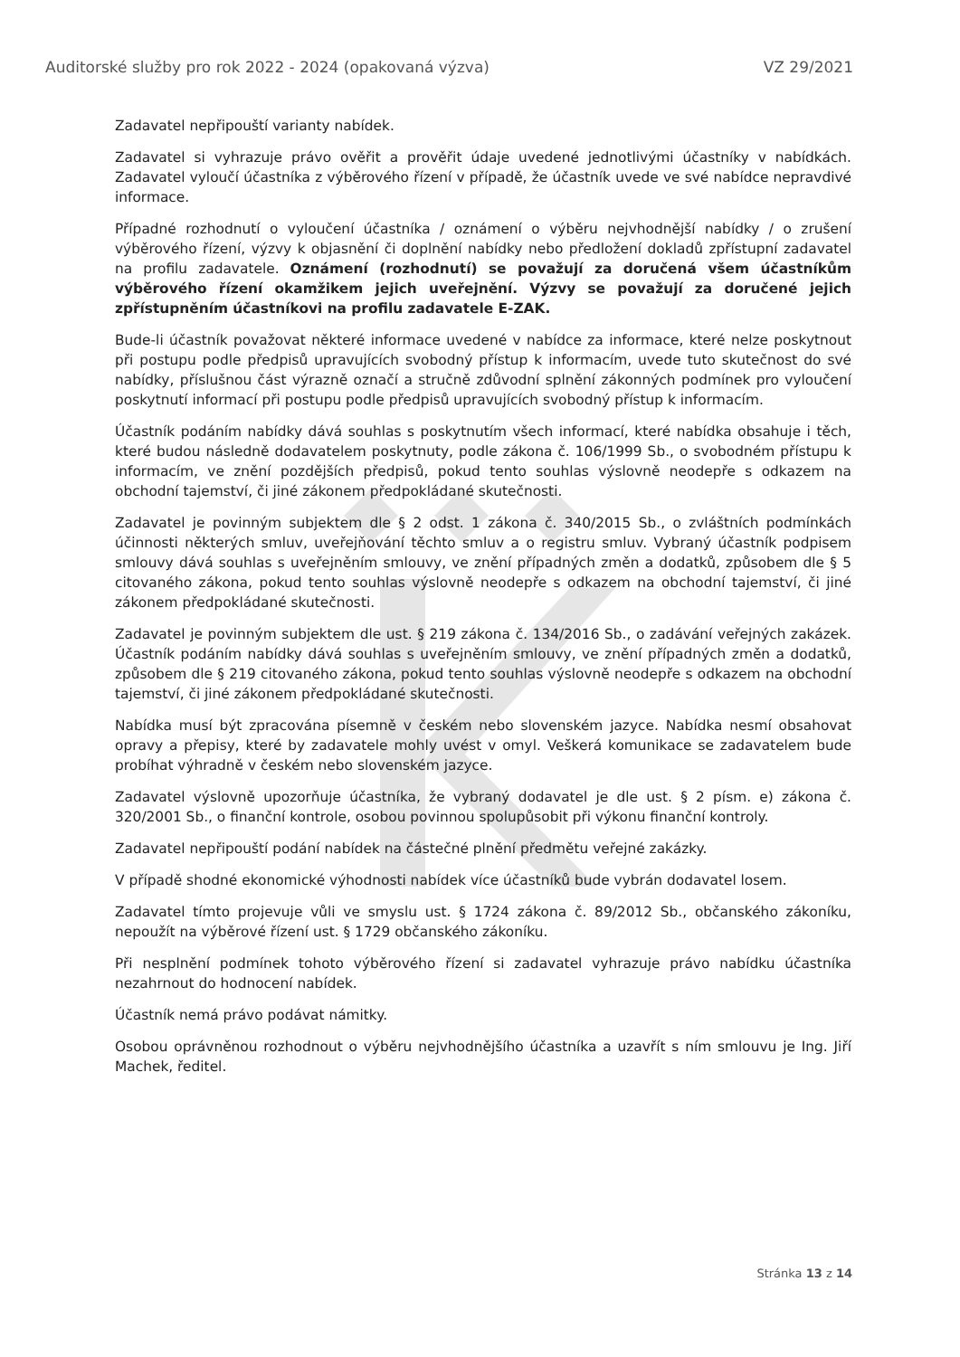Auditorské služby pro rok 2022 - 2024 (opakovaná výzva) VZ 29/2021
Zadavatel nepřipouští varianty nabídek.
Zadavatel si vyhrazuje právo ověřit a prověřit údaje uvedené jednotlivými účastníky v nabídkách. Zadavatel vyloučí účastníka z výběrového řízení v případě, že účastník uvede ve své nabídce nepravdivé informace.
Případné rozhodnutí o vyloučení účastníka / oznámení o výběru nejvhodnější nabídky / o zrušení výběrového řízení, výzvy k objasnění či doplnění nabídky nebo předložení dokladů zpřístupní zadavatel na profilu zadavatele. Oznámení (rozhodnutí) se považují za doručená všem účastníkům výběrového řízení okamžikem jejich uveřejnění. Výzvy se považují za doručené jejich zpřístupněním účastníkovi na profilu zadavatele E-ZAK.
Bude-li účastník považovat některé informace uvedené v nabídce za informace, které nelze poskytnout při postupu podle předpisů upravujících svobodný přístup k informacím, uvede tuto skutečnost do své nabídky, příslušnou část výrazně označí a stručně zdůvodní splnění zákonných podmínek pro vyloučení poskytnutí informací při postupu podle předpisů upravujících svobodný přístup k informacím.
Účastník podáním nabídky dává souhlas s poskytnutím všech informací, které nabídka obsahuje i těch, které budou následně dodavatelem poskytnuty, podle zákona č. 106/1999 Sb., o svobodném přístupu k informacím, ve znění pozdějších předpisů, pokud tento souhlas výslovně neodepře s odkazem na obchodní tajemství, či jiné zákonem předpokládané skutečnosti.
Zadavatel je povinným subjektem dle § 2 odst. 1 zákona č. 340/2015 Sb., o zvláštních podmínkách účinnosti některých smluv, uveřejňování těchto smluv a o registru smluv. Vybraný účastník podpisem smlouvy dává souhlas s uveřejněním smlouvy, ve znění případných změn a dodatků, způsobem dle § 5 citovaného zákona, pokud tento souhlas výslovně neodepře s odkazem na obchodní tajemství, či jiné zákonem předpokládané skutečnosti.
Zadavatel je povinným subjektem dle ust. § 219 zákona č. 134/2016 Sb., o zadávání veřejných zakázek. Účastník podáním nabídky dává souhlas s uveřejněním smlouvy, ve znění případných změn a dodatků, způsobem dle § 219 citovaného zákona, pokud tento souhlas výslovně neodepře s odkazem na obchodní tajemství, či jiné zákonem předpokládané skutečnosti.
Nabídka musí být zpracována písemně v českém nebo slovenském jazyce. Nabídka nesmí obsahovat opravy a přepisy, které by zadavatele mohly uvést v omyl. Veškerá komunikace se zadavatelem bude probíhat výhradně v českém nebo slovenském jazyce.
Zadavatel výslovně upozorňuje účastníka, že vybraný dodavatel je dle ust. § 2 písm. e) zákona č. 320/2001 Sb., o finanční kontrole, osobou povinnou spolupůsobit při výkonu finanční kontroly.
Zadavatel nepřipouští podání nabídek na částečné plnění předmětu veřejné zakázky.
V případě shodné ekonomické výhodnosti nabídek více účastníků bude vybrán dodavatel losem.
Zadavatel tímto projevuje vůli ve smyslu ust. § 1724 zákona č. 89/2012 Sb., občanského zákoníku, nepoužít na výběrové řízení ust. § 1729 občanského zákoníku.
Při nesplnění podmínek tohoto výběrového řízení si zadavatel vyhrazuje právo nabídku účastníka nezahrnout do hodnocení nabídek.
Účastník nemá právo podávat námitky.
Osobou oprávněnou rozhodnout o výběru nejvhodnějšího účastníka a uzavřít s ním smlouvu je Ing. Jiří Machek, ředitel.
Stránka 13 z 14